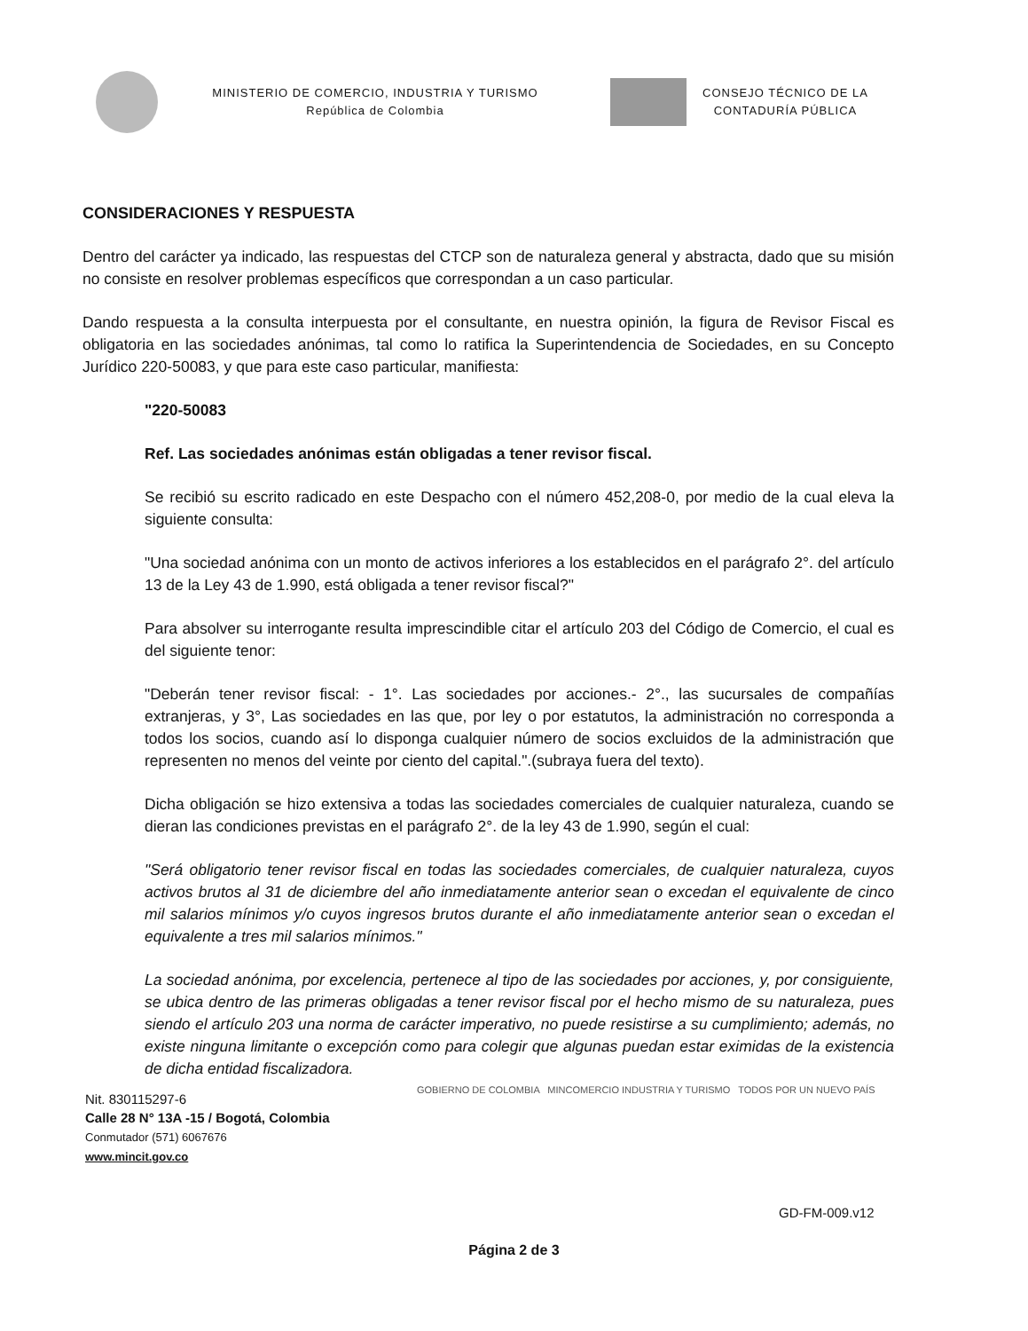MINISTERIO DE COMERCIO, INDUSTRIA Y TURISMO
República de Colombia
CONSEJO TÉCNICO DE LA
CONTADURÍA PÚBLICA
CONSIDERACIONES Y RESPUESTA
Dentro del carácter ya indicado, las respuestas del CTCP son de naturaleza general y abstracta, dado que su misión no consiste en resolver problemas específicos que correspondan a un caso particular.
Dando respuesta a la consulta interpuesta por el consultante, en nuestra opinión, la figura de Revisor Fiscal es obligatoria en las sociedades anónimas, tal como lo ratifica la Superintendencia de Sociedades, en su Concepto Jurídico 220-50083, y que para este caso particular, manifiesta:
"220-50083
Ref. Las sociedades anónimas están obligadas a tener revisor fiscal.
Se recibió su escrito radicado en este Despacho con el número 452,208-0, por medio de la cual eleva la siguiente consulta:
"Una sociedad anónima con un monto de activos inferiores a los establecidos en el parágrafo 2°. del artículo 13 de la Ley 43 de 1.990, está obligada a tener revisor fiscal?"
Para absolver su interrogante resulta imprescindible citar el artículo 203 del Código de Comercio, el cual es del siguiente tenor:
"Deberán tener revisor fiscal: - 1°. Las sociedades por acciones.- 2°., las sucursales de compañías extranjeras, y 3°, Las sociedades en las que, por ley o por estatutos, la administración no corresponda a todos los socios, cuando así lo disponga cualquier número de socios excluidos de la administración que representen no menos del veinte por ciento del capital.".(subraya fuera del texto).
Dicha obligación se hizo extensiva a todas las sociedades comerciales de cualquier naturaleza, cuando se dieran las condiciones previstas en el parágrafo 2°. de la ley 43 de 1.990, según el cual:
"Será obligatorio tener revisor fiscal en todas las sociedades comerciales, de cualquier naturaleza, cuyos activos brutos al 31 de diciembre del año inmediatamente anterior sean o excedan el equivalente de cinco mil salarios mínimos y/o cuyos ingresos brutos durante el año inmediatamente anterior sean o excedan el equivalente a tres mil salarios mínimos."
La sociedad anónima, por excelencia, pertenece al tipo de las sociedades por acciones, y, por consiguiente, se ubica dentro de las primeras obligadas a tener revisor fiscal por el hecho mismo de su naturaleza, pues siendo el artículo 203 una norma de carácter imperativo, no puede resistirse a su cumplimiento; además, no existe ninguna limitante o excepción como para colegir que algunas puedan estar eximidas de la existencia de dicha entidad fiscalizadora.
Nit. 830115297-6
Calle 28 N° 13A -15 / Bogotá, Colombia
Conmutador (571) 6067676
www.mincit.gov.co
GOBIERNO DE COLOMBIA MINCOMERCIO INDUSTRIA Y TURISMO TODOS POR UN NUEVO PAÍS
GD-FM-009.v12
Página 2 de 3